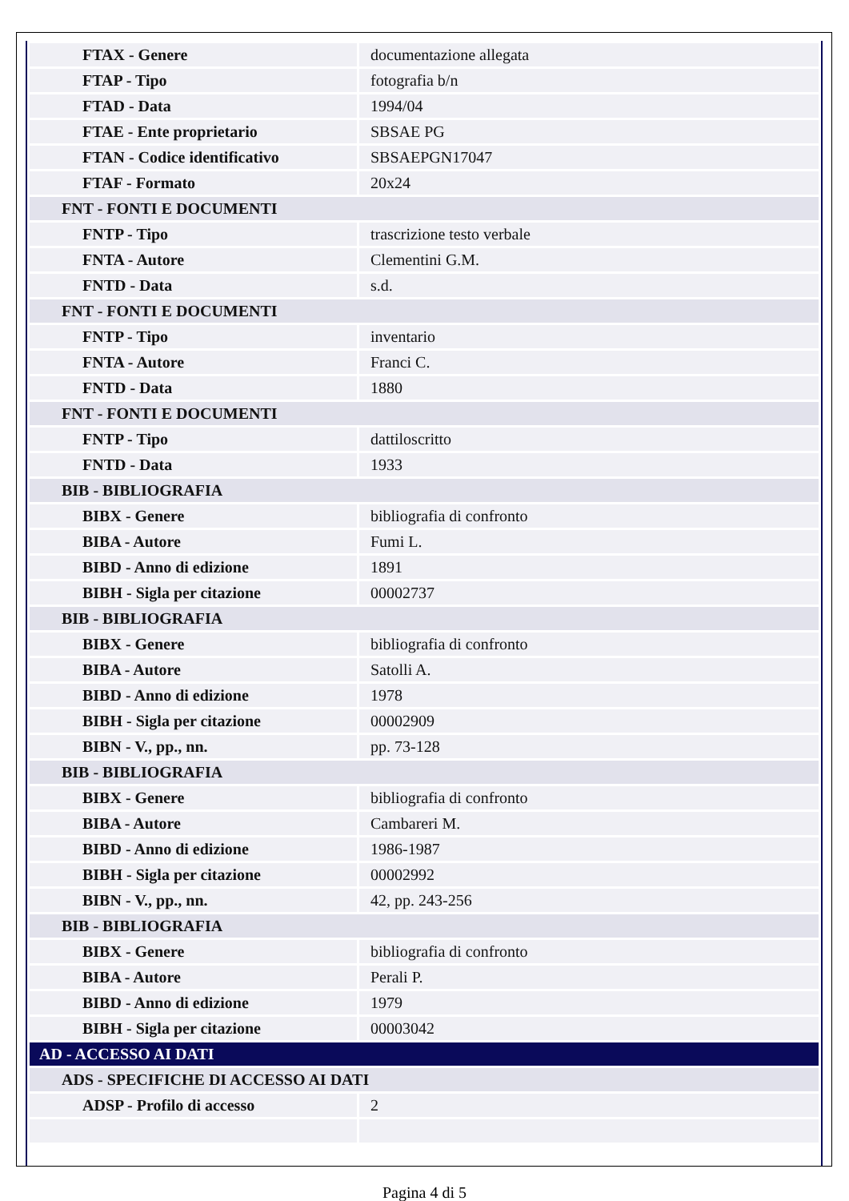| FTAX - Genere | documentazione allegata |
| FTAP - Tipo | fotografia b/n |
| FTAD - Data | 1994/04 |
| FTAE - Ente proprietario | SBSAE PG |
| FTAN - Codice identificativo | SBSAEPGN17047 |
| FTAF - Formato | 20x24 |
| FNT - FONTI E DOCUMENTI | |
| FNTP - Tipo | trascrizione testo verbale |
| FNTA - Autore | Clementini G.M. |
| FNTD - Data | s.d. |
| FNT - FONTI E DOCUMENTI | |
| FNTP - Tipo | inventario |
| FNTA - Autore | Franci C. |
| FNTD - Data | 1880 |
| FNT - FONTI E DOCUMENTI | |
| FNTP - Tipo | dattiloscritto |
| FNTD - Data | 1933 |
| BIB - BIBLIOGRAFIA | |
| BIBX - Genere | bibliografia di confronto |
| BIBA - Autore | Fumi L. |
| BIBD - Anno di edizione | 1891 |
| BIBH - Sigla per citazione | 00002737 |
| BIB - BIBLIOGRAFIA | |
| BIBX - Genere | bibliografia di confronto |
| BIBA - Autore | Satolli A. |
| BIBD - Anno di edizione | 1978 |
| BIBH - Sigla per citazione | 00002909 |
| BIBN - V., pp., nn. | pp. 73-128 |
| BIB - BIBLIOGRAFIA | |
| BIBX - Genere | bibliografia di confronto |
| BIBA - Autore | Cambareri M. |
| BIBD - Anno di edizione | 1986-1987 |
| BIBH - Sigla per citazione | 00002992 |
| BIBN - V., pp., nn. | 42, pp. 243-256 |
| BIB - BIBLIOGRAFIA | |
| BIBX - Genere | bibliografia di confronto |
| BIBA - Autore | Perali P. |
| BIBD - Anno di edizione | 1979 |
| BIBH - Sigla per citazione | 00003042 |
| AD - ACCESSO AI DATI | |
| ADS - SPECIFICHE DI ACCESSO AI DATI | |
| ADSP - Profilo di accesso | 2 |
Pagina 4 di 5